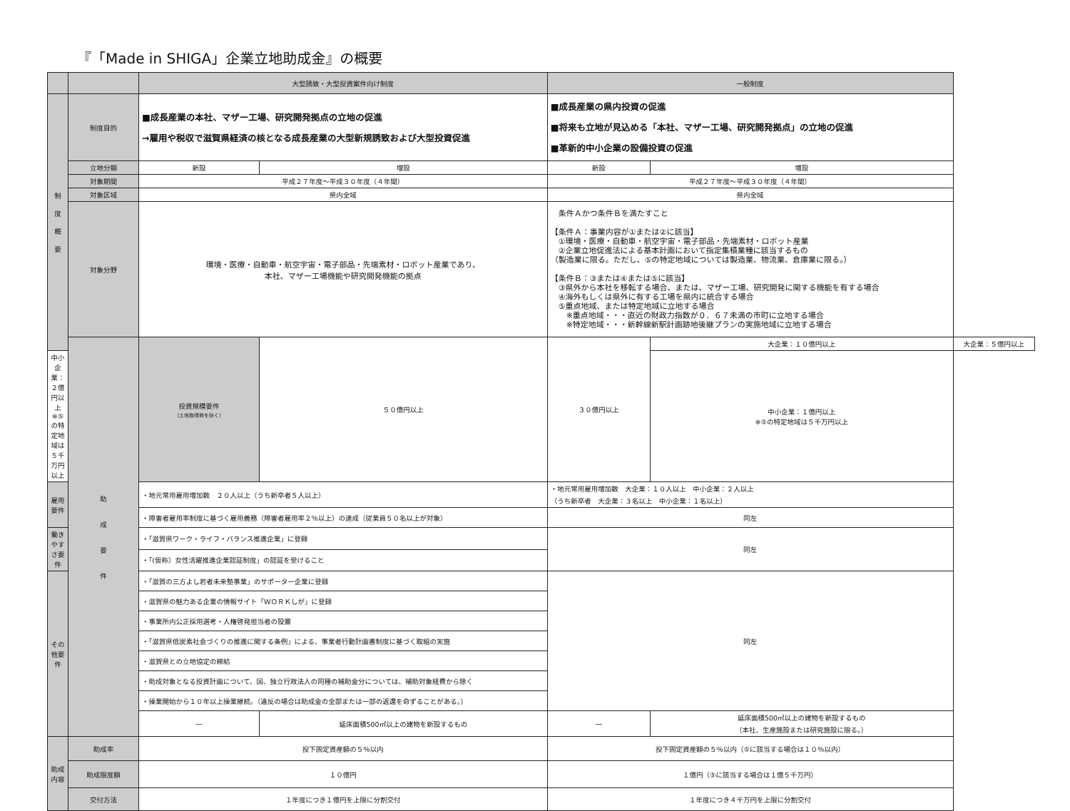『「Made in SHIGA」企業立地助成金』の概要
| | | 大型誘致・大型投資案件向け制度 | | 一般制度 | | |
| --- | --- | --- | --- | --- | --- | --- |
| 制 度 概 要 | 制度目的 | ■成長産業の本社、マザー工場、研究開発拠点の立地の促進 →雇用や税収で滋賀県経済の核となる成長産業の大型新規誘致および大型投資促進 | | ■成長産業の県内投資の促進 ■将来も立地が見込める「本社、マザー工場、研究開発拠点」の立地の促進 ■革新的中小企業の設備投資の促進 | | |
| | 立地分類 | 新設 | 増設 | 新設 | 増設 | |
| | 対象期間 | 平成２７年度～平成３０年度（４年間） | | 平成２７年度～平成３０年度（４年間） | | |
| | 対象区域 | 県内全域 | | 県内全域 | | |
| | 対象分野 | 環境・医療・自動車・航空宇宙・電子部品・先端素材・ロボット産業であり、 本社、マザー工場機能や研究開発機能の拠点 | | 条件Ａかつ条件Ｂを満たすこと 【条件Ａ：事業内容が①または②に該当】 ①環境・医療・自動車・航空宇宙・電子部品・先端素材・ロボット産業 ②企業立地促進法による基本計画において指定集積業種に該当するもの （製造業に限る。ただし、⑤の特定地域については製造業、物流業、倉庫業に限る。） 【条件Ｂ：③または④または⑤に該当】 ③県外から本社を移転する場合、または、マザー工場、研究開発に関する機能を有する場合 ④海外もしくは県外に有する工場を県内に統合する場合 ⑤重点地域、または特定地域に立地する場合 ※重点地域・・・直近の財政力指数が０．６７未満の市町に立地する場合 ※特定地域・・・新幹線新駅計画跡地後継プランの実施地域に立地する場合 | | |
| | 助 成 要 件 | 投資規模要件 （土地取得費を除く） | ５０億円以上 | ３０億円以上 | 大企業：１０億円以上 | 大企業：５億円以上 |
| 中小企業：２億円以上 ※⑤の特定地域は５千万円以上 | | | | | 中小企業：１億円以上 ※⑤の特定地域は５千万円以上 | |
| 雇用要件 | | ・地元常用雇用増加数 ２０人以上（うち新卒者５人以上） | | ・地元常用雇用増加数 大企業：１０人以上 中小企業：２人以上 （うち新卒者 大企業：３名以上 中小企業：１名以上） | | |
| | | ・障害者雇用率制度に基づく雇用義務（障害者雇用率２％以上）の達成（従業員５０名以上が対象） | | 同左 | | |
| 働きやすさ要件 | | ・「滋賀県ワーク・ライフ・バランス推進企業」に登録 | | 同左 | | |
| | | ・「(仮称）女性活躍推進企業認証制度」の認証を受けること | | | | |
| その他要件 | | ・「滋賀の三方よし若者未来塾事業」のサポーター企業に登録 | | 同左 | | |
| | | ・滋賀県の魅力ある企業の情報サイト「ＷＯＲＫしが」に登録 | | | | |
| | | ・事業所内公正採用選考・人権啓発担当者の設置 | | | | |
| | | ・「滋賀県低炭素社会づくりの推進に関する条例」による、事業者行動計画書制度に基づく取組の実施 | | | | |
| | | ・滋賀県との立地協定の締結 | | | | |
| | | ・助成対象となる投資計画について、国、独立行政法人の同種の補助金分については、補助対象経費から除く | | | | |
| | | ・操業開始から１０年以上操業継続。（違反の場合は助成金の全部または一部の返還を命ずることがある。） | | | | |
| | | ― | 延床面積500㎡以上の建物を新設するもの | ― | 延床面積500㎡以上の建物を新設するもの （本社、生産施設または研究施設に限る。） | |
| 助成 内容 | 助成率 | 投下固定資産額の５％以内 | | 投下固定資産額の５％以内（⑤に該当する場合は１０％以内） | | |
| | 助成限度額 | １０億円 | | １億円（⑤に該当する場合は１億５千万円） | | |
| | 交付方法 | １年度につき１億円を上限に分割交付 | | １年度につき４千万円を上限に分割交付 | | |